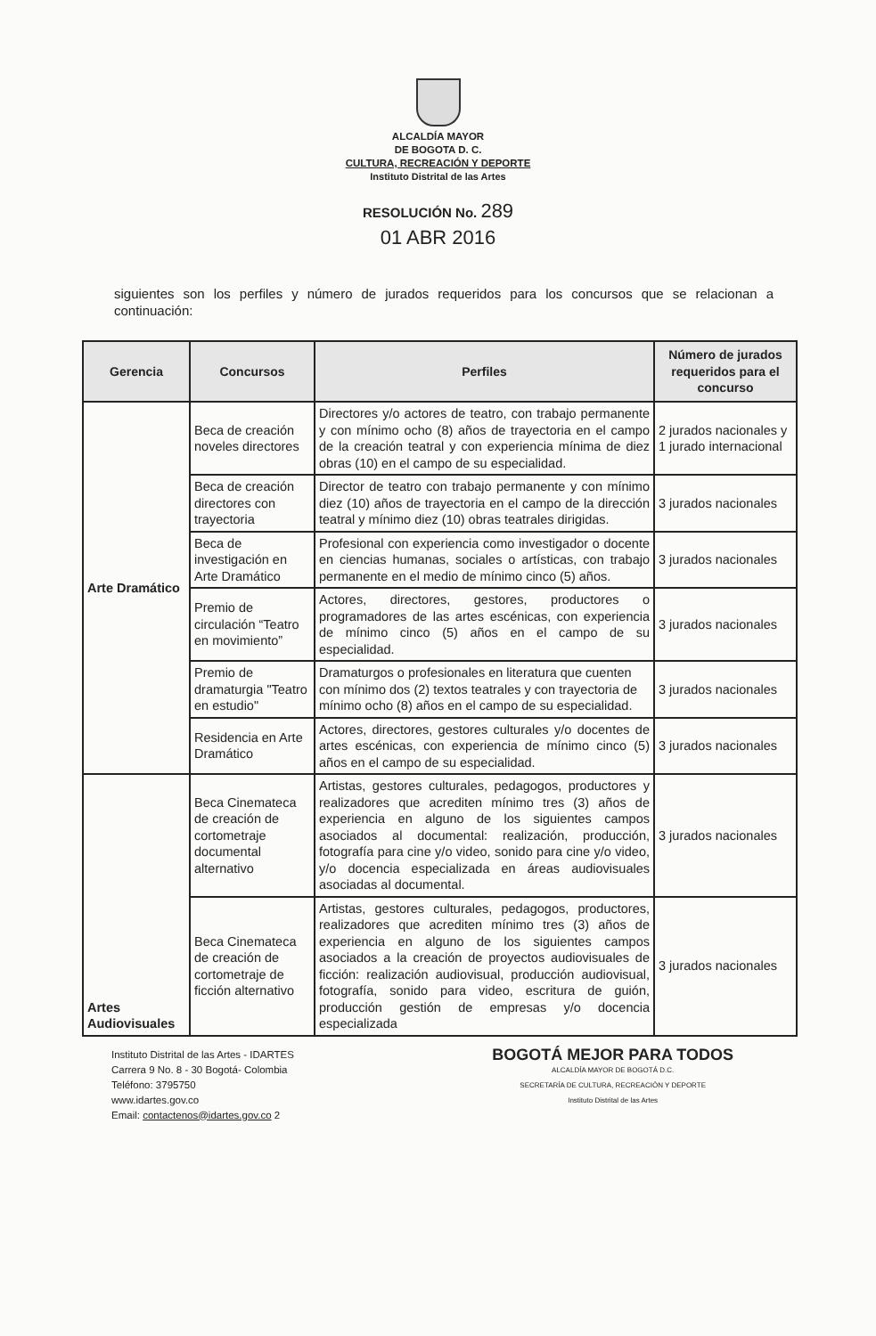ALCALDÍA MAYOR
DE BOGOTA D. C.
CULTURA, RECREACIÓN Y DEPORTE
Instituto Distrital de las Artes
RESOLUCIÓN No. 289
01 ABR 2016
siguientes son los perfiles y número de jurados requeridos para los concursos que se relacionan a continuación:
| Gerencia | Concursos | Perfiles | Número de jurados requeridos para el concurso |
| --- | --- | --- | --- |
| Arte Dramático | Beca de creación noveles directores | Directores y/o actores de teatro, con trabajo permanente y con mínimo ocho (8) años de trayectoria en el campo de la creación teatral y con experiencia mínima de diez obras (10) en el campo de su especialidad. | 2 jurados nacionales y 1 jurado internacional |
| | Beca de creación directores con trayectoria | Director de teatro con trabajo permanente y con mínimo diez (10) años de trayectoria en el campo de la dirección teatral y mínimo diez (10) obras teatrales dirigidas. | 3 jurados nacionales |
| | Beca de investigación en Arte Dramático | Profesional con experiencia como investigador o docente en ciencias humanas, sociales o artísticas, con trabajo permanente en el medio de mínimo cinco (5) años. | 3 jurados nacionales |
| | Premio de circulación “Teatro en movimiento” | Actores, directores, gestores, productores o programadores de las artes escénicas, con experiencia de mínimo cinco (5) años en el campo de su especialidad. | 3 jurados nacionales |
| | Premio de dramaturgia "Teatro en estudio" | Dramaturgos o profesionales en literatura que cuenten con mínimo dos (2) textos teatrales y con trayectoria de mínimo ocho (8) años en el campo de su especialidad. | 3 jurados nacionales |
| | Residencia en Arte Dramático | Actores, directores, gestores culturales y/o docentes de artes escénicas, con experiencia de mínimo cinco (5) años en el campo de su especialidad. | 3 jurados nacionales |
| Artes Audiovisuales | Beca Cinemateca de creación de cortometraje documental alternativo | Artistas, gestores culturales, pedagogos, productores y realizadores que acrediten mínimo tres (3) años de experiencia en alguno de los siguientes campos asociados al documental: realización, producción, fotografía para cine y/o video, sonido para cine y/o video, y/o docencia especializada en áreas audiovisuales asociadas al documental. | 3 jurados nacionales |
| | Beca Cinemateca de creación de cortometraje de ficción alternativo | Artistas, gestores culturales, pedagogos, productores, realizadores que acrediten mínimo tres (3) años de experiencia en alguno de los siguientes campos asociados a la creación de proyectos audiovisuales de ficción: realización audiovisual, producción audiovisual, fotografía, sonido para video, escritura de guión, producción gestión de empresas y/o docencia especializada | 3 jurados nacionales |
Instituto Distrital de las Artes - IDARTES
Carrera 9 No. 8 - 30 Bogotá- Colombia
Teléfono: 3795750
www.idartes.gov.co
Email: contactenos@idartes.gov.co 2
BOGOTÁ MEJOR PARA TODOS
ALCALDÍA MAYOR DE BOGOTÁ D.C.
SECRETARÍA DE CULTURA, RECREACIÓN Y DEPORTE
Instituto Distrital de las Artes